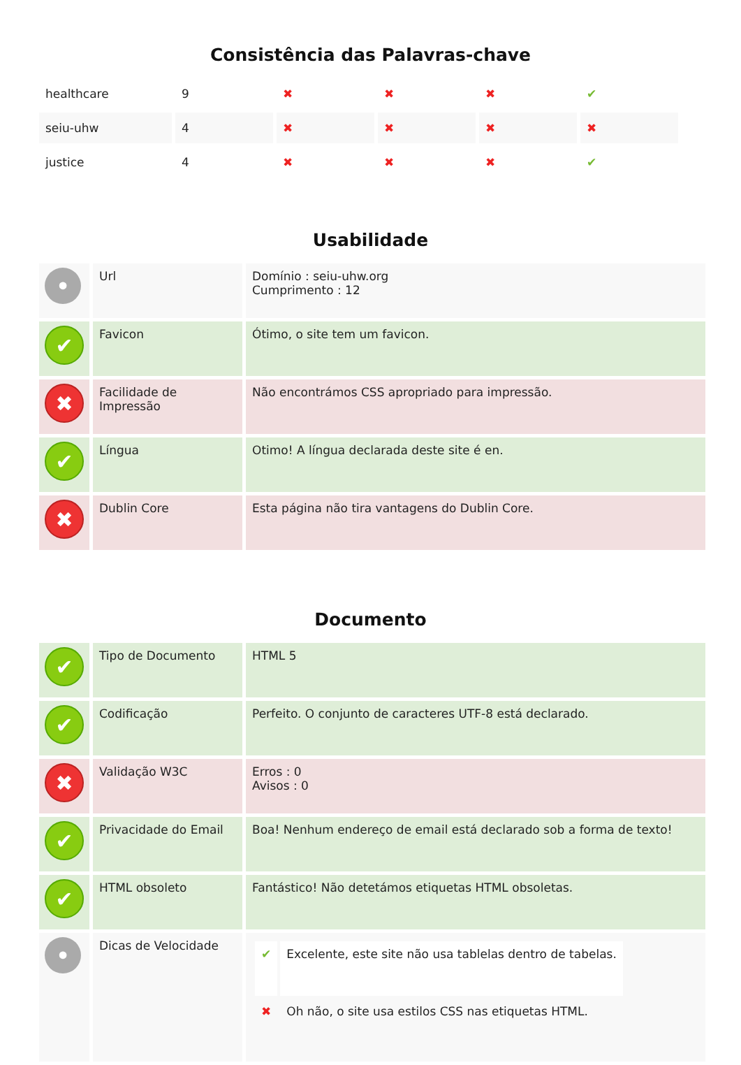Consistência das Palavras-chave
| healthcare | 9 | ✖ | ✖ | ✖ | ✔ |
| seiu-uhw | 4 | ✖ | ✖ | ✖ | ✖ |
| justice | 4 | ✖ | ✖ | ✖ | ✔ |
Usabilidade
| • | Url | Domínio : seiu-uhw.org Cumprimento : 12 |
| ✔ | Favicon | Ótimo, o site tem um favicon. |
| ✖ | Facilidade de Impressão | Não encontrámos CSS apropriado para impressão. |
| ✔ | Língua | Otimo! A língua declarada deste site é en. |
| ✖ | Dublin Core | Esta página não tira vantagens do Dublin Core. |
Documento
| ✔ | Tipo de Documento | HTML 5 |
| ✔ | Codificação | Perfeito. O conjunto de caracteres UTF-8 está declarado. |
| ✖ | Validação W3C | Erros : 0 Avisos : 0 |
| ✔ | Privacidade do Email | Boa! Nenhum endereço de email está declarado sob a forma de texto! |
| ✔ | HTML obsoleto | Fantástico! Não detetámos etiquetas HTML obsoletas. |
| • | Dicas de Velocidade | / ✔ / Excelente, este site não usa tablelas dentro de tabelas. / / ✖ / Oh não, o site usa estilos CSS nas etiquetas HTML. / |